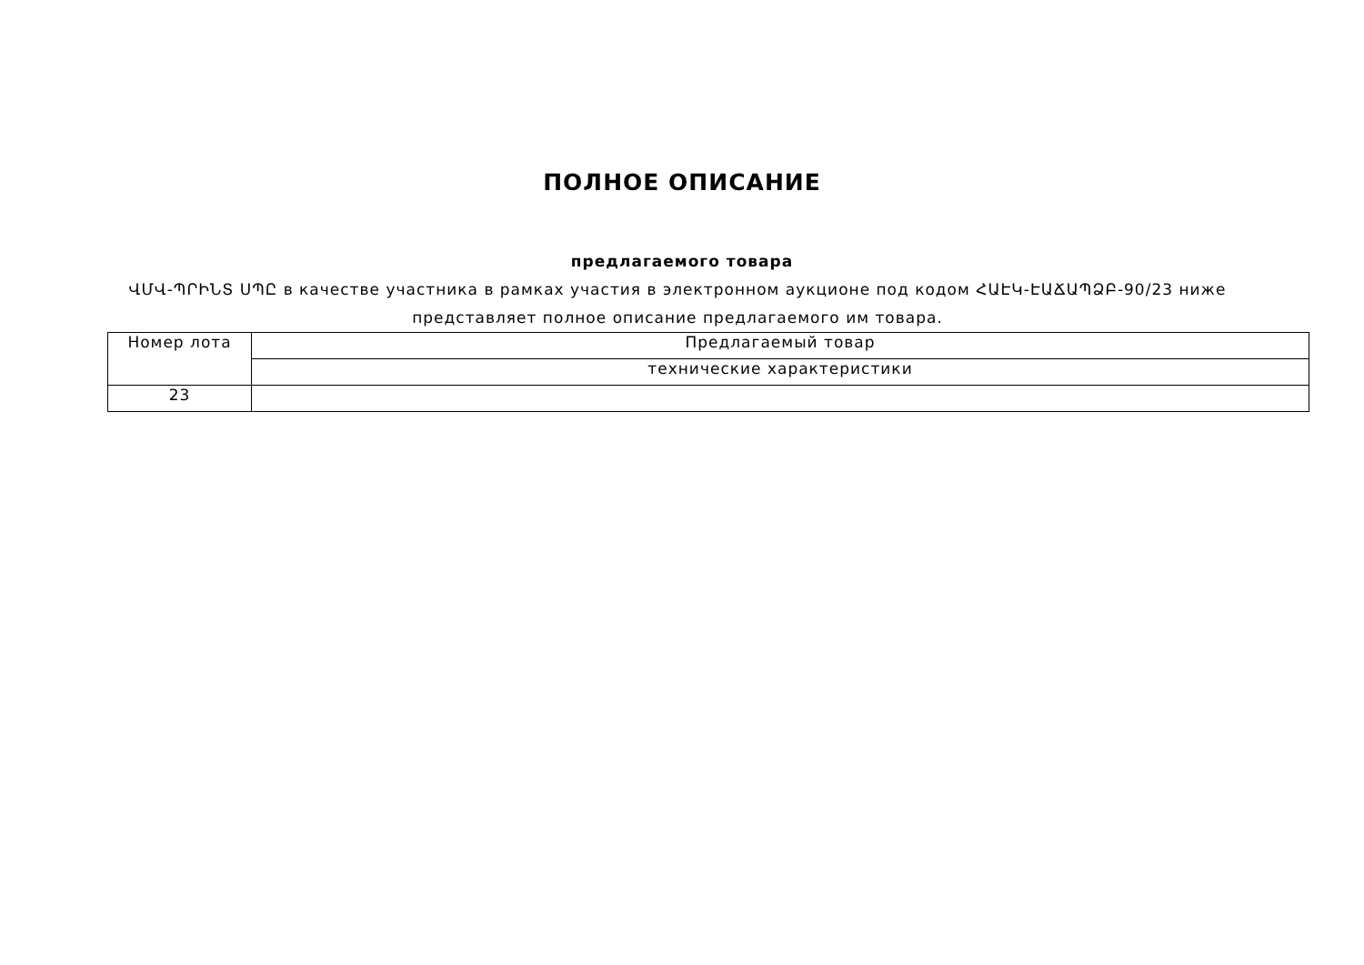ПОЛНОЕ ОПИСАНИЕ
предлагаемого товара
ՎՄՎ-ՊՐԻՆՏ ՍՊԸ в качестве участника в рамках участия в электронном аукционе под кодом ՀԱԷԿ-ԷԱՃԱՊՁԲ-90/23 ниже представляет полное описание предлагаемого им товара.
| Номер лота | Предлагаемый товар |
| | технические характеристики |
| 23 | |